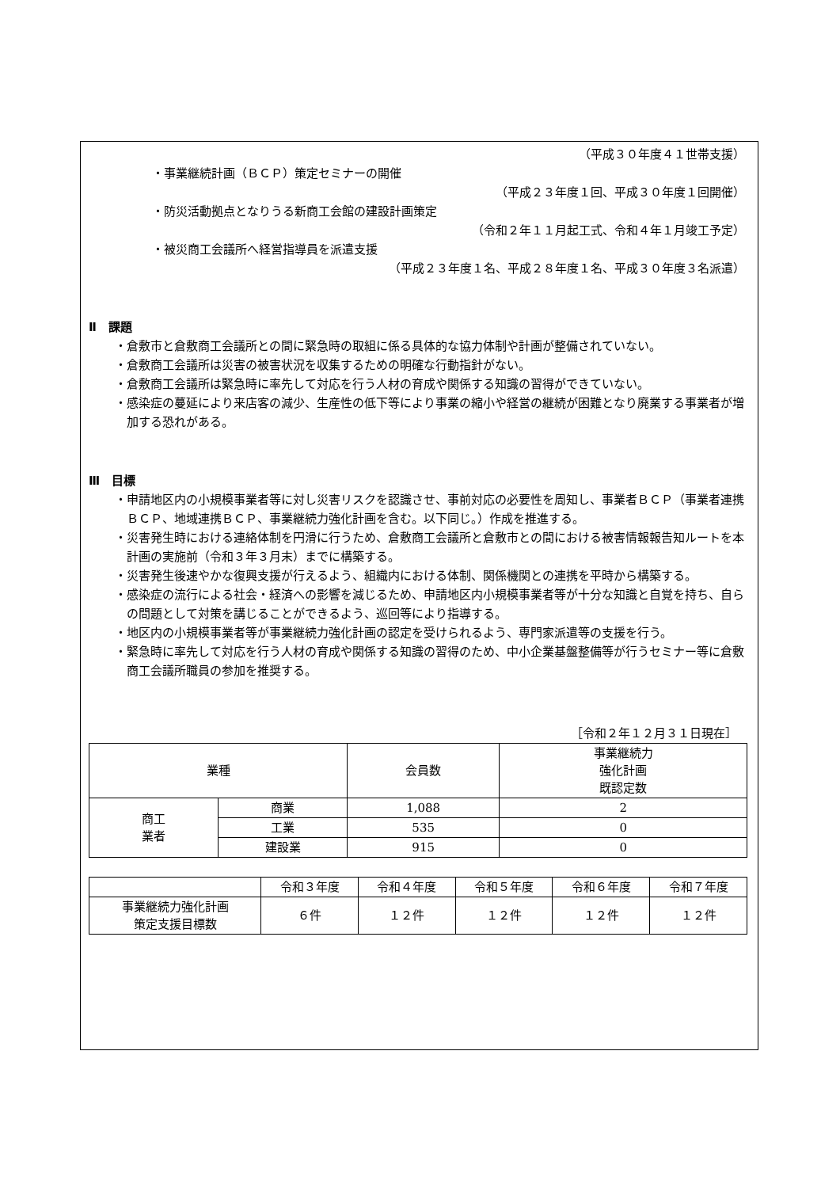（平成３０年度４１世帯支援）
・事業継続計画（ＢＣＰ）策定セミナーの開催
（平成２３年度１回、平成３０年度１回開催）
・防災活動拠点となりうる新商工会館の建設計画策定
（令和２年１１月起工式、令和４年１月竣工予定）
・被災商工会議所へ経営指導員を派遣支援
（平成２３年度１名、平成２８年度１名、平成３０年度３名派遣）
Ⅱ　課題
・倉敷市と倉敷商工会議所との間に緊急時の取組に係る具体的な協力体制や計画が整備されていない。
・倉敷商工会議所は災害の被害状況を収集するための明確な行動指針がない。
・倉敷商工会議所は緊急時に率先して対応を行う人材の育成や関係する知識の習得ができていない。
・感染症の蔓延により来店客の減少、生産性の低下等により事業の縮小や経営の継続が困難となり廃業する事業者が増加する恐れがある。
Ⅲ　目標
・申請地区内の小規模事業者等に対し災害リスクを認識させ、事前対応の必要性を周知し、事業者ＢＣＰ（事業者連携ＢＣＰ、地域連携ＢＣＰ、事業継続力強化計画を含む。以下同じ。）作成を推進する。
・災害発生時における連絡体制を円滑に行うため、倉敷商工会議所と倉敷市との間における被害情報報告知ルートを本計画の実施前（令和３年３月末）までに構築する。
・災害発生後速やかな復興支援が行えるよう、組織内における体制、関係機関との連携を平時から構築する。
・感染症の流行による社会・経済への影響を減じるため、申請地区内小規模事業者等が十分な知識と自覚を持ち、自らの問題として対策を講じることができるよう、巡回等により指導する。
・地区内の小規模事業者等が事業継続力強化計画の認定を受けられるよう、専門家派遣等の支援を行う。
・緊急時に率先して対応を行う人材の育成や関係する知識の習得のため、中小企業基盤整備等が行うセミナー等に倉敷商工会議所職員の参加を推奨する。
［令和２年１２月３１日現在］
| 業種 | | 会員数 | 事業継続力 強化計画 既認定数 |
| --- | --- | --- | --- |
| 商工 業者 | 商業 | 1,088 | 2 |
| | 工業 | 535 | 0 |
| | 建設業 | 915 | 0 |
| | 令和３年度 | 令和４年度 | 令和５年度 | 令和６年度 | 令和７年度 |
| --- | --- | --- | --- | --- | --- |
| 事業継続力強化計画 策定支援目標数 | ６件 | １２件 | １２件 | １２件 | １２件 |